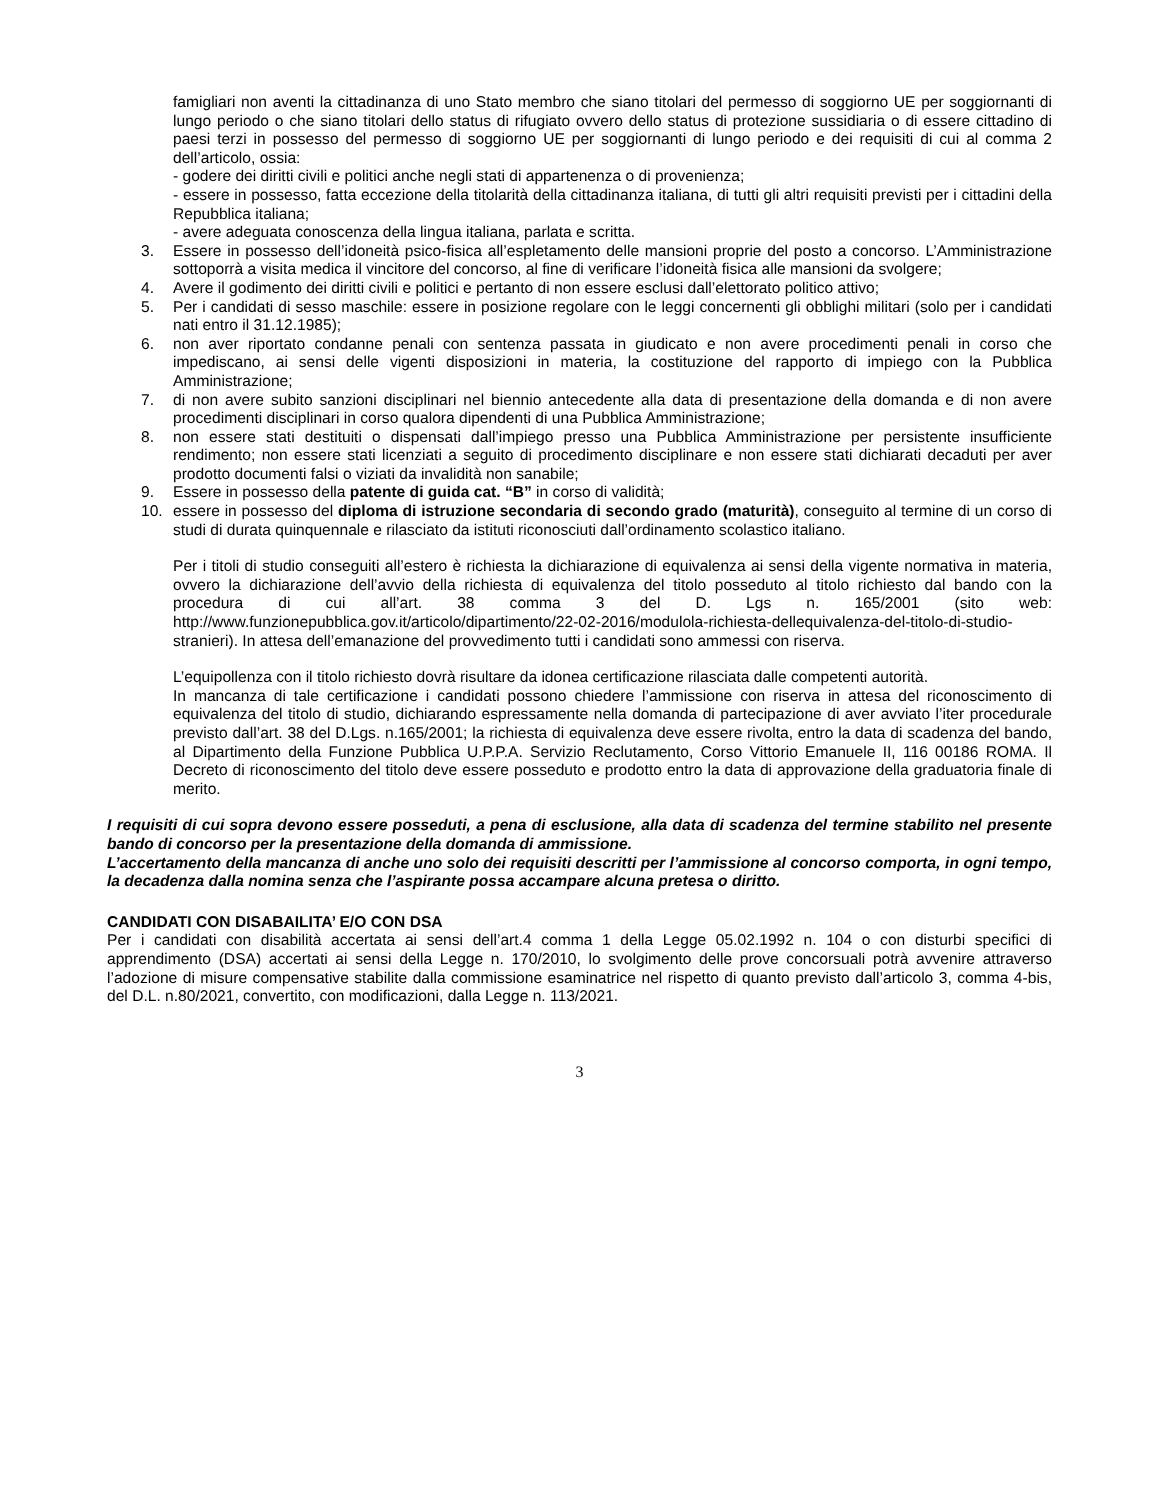famigliari non aventi la cittadinanza di uno Stato membro che siano titolari del permesso di soggiorno UE per soggiornanti di lungo periodo o che siano titolari dello status di rifugiato ovvero dello status di protezione sussidiaria o di essere cittadino di paesi terzi in possesso del permesso di soggiorno UE per soggiornanti di lungo periodo e dei requisiti di cui al comma 2 dell’articolo, ossia:
- godere dei diritti civili e politici anche negli stati di appartenenza o di provenienza;
- essere in possesso, fatta eccezione della titolarità della cittadinanza italiana, di tutti gli altri requisiti previsti per i cittadini della Repubblica italiana;
- avere adeguata conoscenza della lingua italiana, parlata e scritta.
3. Essere in possesso dell’idoneità psico-fisica all’espletamento delle mansioni proprie del posto a concorso. L’Amministrazione sottoporrà a visita medica il vincitore del concorso, al fine di verificare l’idoneità fisica alle mansioni da svolgere;
4. Avere il godimento dei diritti civili e politici e pertanto di non essere esclusi dall’elettorato politico attivo;
5. Per i candidati di sesso maschile: essere in posizione regolare con le leggi concernenti gli obblighi militari (solo per i candidati nati entro il 31.12.1985);
6. non aver riportato condanne penali con sentenza passata in giudicato e non avere procedimenti penali in corso che impediscano, ai sensi delle vigenti disposizioni in materia, la costituzione del rapporto di impiego con la Pubblica Amministrazione;
7. di non avere subito sanzioni disciplinari nel biennio antecedente alla data di presentazione della domanda e di non avere procedimenti disciplinari in corso qualora dipendenti di una Pubblica Amministrazione;
8. non essere stati destituiti o dispensati dall’impiego presso una Pubblica Amministrazione per persistente insufficiente rendimento; non essere stati licenziati a seguito di procedimento disciplinare e non essere stati dichiarati decaduti per aver prodotto documenti falsi o viziati da invalidità non sanabile;
9. Essere in possesso della patente di guida cat. “B” in corso di validità;
10. essere in possesso del diploma di istruzione secondaria di secondo grado (maturità), conseguito al termine di un corso di studi di durata quinquennale e rilasciato da istituti riconosciuti dall’ordinamento scolastico italiano.
Per i titoli di studio conseguiti all’estero è richiesta la dichiarazione di equivalenza ai sensi della vigente normativa in materia, ovvero la dichiarazione dell’avvio della richiesta di equivalenza del titolo posseduto al titolo richiesto dal bando con la procedura di cui all’art. 38 comma 3 del D. Lgs n. 165/2001 (sito web: http://www.funzionepubblica.gov.it/articolo/dipartimento/22-02-2016/modulola-richiesta-dellequivalenza-del-titolo-di-studio-stranieri). In attesa dell’emanazione del provvedimento tutti i candidati sono ammessi con riserva.
L’equipollenza con il titolo richiesto dovrà risultare da idonea certificazione rilasciata dalle competenti autorità.
In mancanza di tale certificazione i candidati possono chiedere l’ammissione con riserva in attesa del riconoscimento di equivalenza del titolo di studio, dichiarando espressamente nella domanda di partecipazione di aver avviato l’iter procedurale previsto dall’art. 38 del D.Lgs. n.165/2001; la richiesta di equivalenza deve essere rivolta, entro la data di scadenza del bando, al Dipartimento della Funzione Pubblica U.P.P.A. Servizio Reclutamento, Corso Vittorio Emanuele II, 116 00186 ROMA. Il Decreto di riconoscimento del titolo deve essere posseduto e prodotto entro la data di approvazione della graduatoria finale di merito.
I requisiti di cui sopra devono essere posseduti, a pena di esclusione, alla data di scadenza del termine stabilito nel presente bando di concorso per la presentazione della domanda di ammissione.
L’accertamento della mancanza di anche uno solo dei requisiti descritti per l’ammissione al concorso comporta, in ogni tempo, la decadenza dalla nomina senza che l’aspirante possa accampare alcuna pretesa o diritto.
CANDIDATI CON DISABAILITA’ E/O CON DSA
Per i candidati con disabilità accertata ai sensi dell’art.4 comma 1 della Legge 05.02.1992 n. 104 o con disturbi specifici di apprendimento (DSA) accertati ai sensi della Legge n. 170/2010, lo svolgimento delle prove concorsuali potrà avvenire attraverso l’adozione di misure compensative stabilite dalla commissione esaminatrice nel rispetto di quanto previsto dall’articolo 3, comma 4-bis, del D.L. n.80/2021, convertito, con modificazioni, dalla Legge n. 113/2021.
3